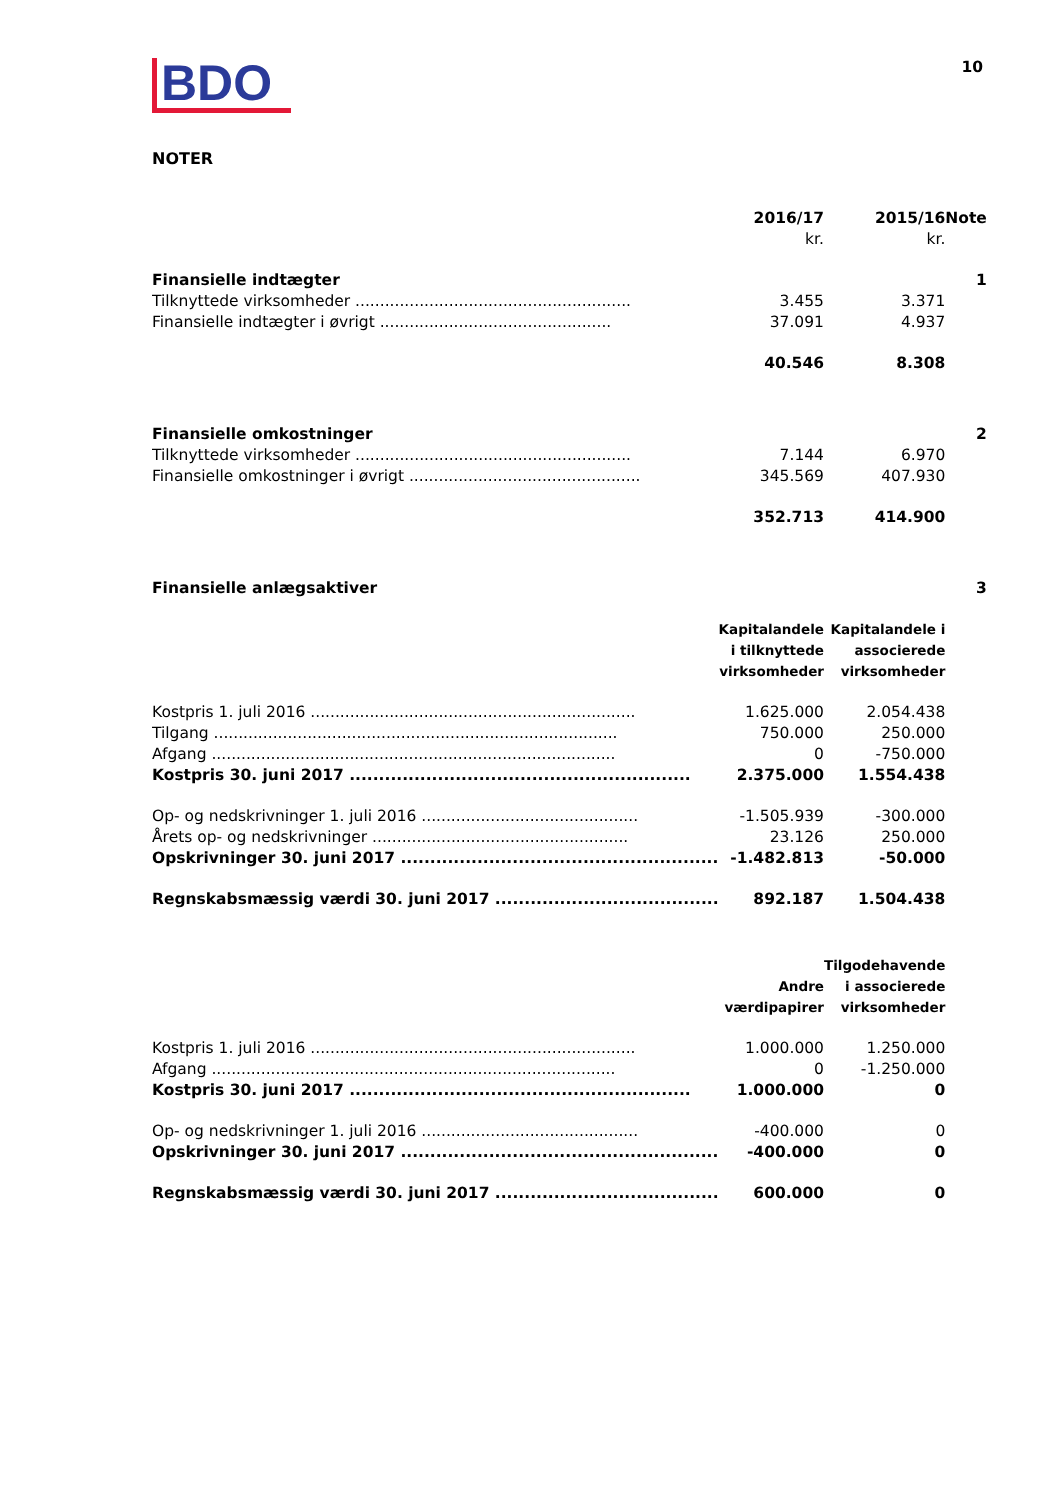BDO
10
NOTER
| | 2016/17 | 2015/16 | Note |
| | kr. | kr. | |
| Finansielle indtægter | | | 1 |
| Tilknyttede virksomheder ........................................................ | 3.455 | 3.371 | |
| Finansielle indtægter i øvrigt ............................................... | 37.091 | 4.937 | |
| | 40.546 | 8.308 | |
| Finansielle omkostninger | | | 2 |
| Tilknyttede virksomheder ........................................................ | 7.144 | 6.970 | |
| Finansielle omkostninger i øvrigt ............................................... | 345.569 | 407.930 | |
| | 352.713 | 414.900 | |
| Finansielle anlægsaktiver | | | 3 |
| | Kapitalandele i tilknyttede virksomheder | Kapitalandele i associerede virksomheder | |
| Kostpris 1. juli 2016 .................................................................. | 1.625.000 | 2.054.438 | |
| Tilgang .................................................................................. | 750.000 | 250.000 | |
| Afgang .................................................................................. | 0 | -750.000 | |
| Kostpris 30. juni 2017 .......................................................... | 2.375.000 | 1.554.438 | |
| Op- og nedskrivninger 1. juli 2016 ............................................ | -1.505.939 | -300.000 | |
| Årets op- og nedskrivninger .................................................... | 23.126 | 250.000 | |
| Opskrivninger 30. juni 2017 ...................................................... | -1.482.813 | -50.000 | |
| Regnskabsmæssig værdi 30. juni 2017 ...................................... | 892.187 | 1.504.438 | |
| | Andre værdipapirer | Tilgodehavende i associerede virksomheder | |
| Kostpris 1. juli 2016 .................................................................. | 1.000.000 | 1.250.000 | |
| Afgang .................................................................................. | 0 | -1.250.000 | |
| Kostpris 30. juni 2017 .......................................................... | 1.000.000 | 0 | |
| Op- og nedskrivninger 1. juli 2016 ............................................ | -400.000 | 0 | |
| Opskrivninger 30. juni 2017 ...................................................... | -400.000 | 0 | |
| Regnskabsmæssig værdi 30. juni 2017 ...................................... | 600.000 | 0 | |